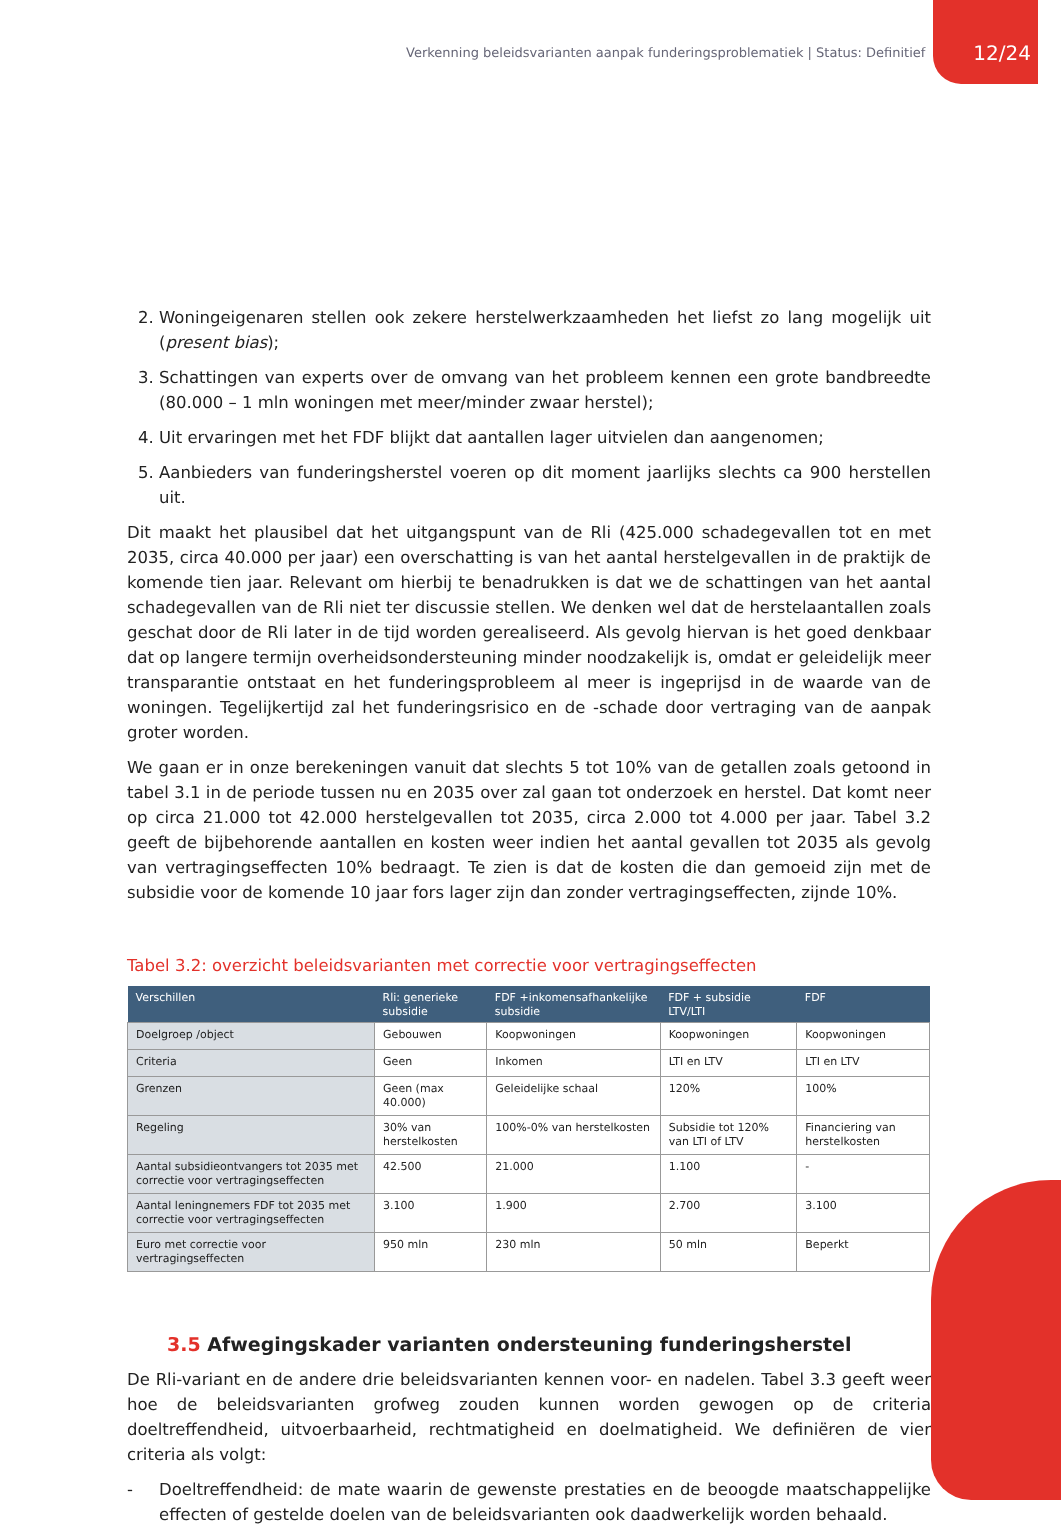Verkenning beleidsvarianten aanpak funderingsproblematiek | Status: Definitief 12/24
2. Woningeigenaren stellen ook zekere herstelwerkzaamheden het liefst zo lang mogelijk uit (present bias);
3. Schattingen van experts over de omvang van het probleem kennen een grote bandbreedte (80.000 – 1 mln woningen met meer/minder zwaar herstel);
4. Uit ervaringen met het FDF blijkt dat aantallen lager uitvielen dan aangenomen;
5. Aanbieders van funderingsherstel voeren op dit moment jaarlijks slechts ca 900 herstellen uit.
Dit maakt het plausibel dat het uitgangspunt van de Rli (425.000 schadegevallen tot en met 2035, circa 40.000 per jaar) een overschatting is van het aantal herstelgevallen in de praktijk de komende tien jaar. Relevant om hierbij te benadrukken is dat we de schattingen van het aantal schadegevallen van de Rli niet ter discussie stellen. We denken wel dat de herstelaantallen zoals geschat door de Rli later in de tijd worden gerealiseerd. Als gevolg hiervan is het goed denkbaar dat op langere termijn overheidsondersteuning minder noodzakelijk is, omdat er geleidelijk meer transparantie ontstaat en het funderingsprobleem al meer is ingeprijsd in de waarde van de woningen. Tegelijkertijd zal het funderingsrisico en de -schade door vertraging van de aanpak groter worden.
We gaan er in onze berekeningen vanuit dat slechts 5 tot 10% van de getallen zoals getoond in tabel 3.1 in de periode tussen nu en 2035 over zal gaan tot onderzoek en herstel. Dat komt neer op circa 21.000 tot 42.000 herstelgevallen tot 2035, circa 2.000 tot 4.000 per jaar. Tabel 3.2 geeft de bijbehorende aantallen en kosten weer indien het aantal gevallen tot 2035 als gevolg van vertragingseffecten 10% bedraagt. Te zien is dat de kosten die dan gemoeid zijn met de subsidie voor de komende 10 jaar fors lager zijn dan zonder vertragingseffecten, zijnde 10%.
Tabel 3.2: overzicht beleidsvarianten met correctie voor vertragingseffecten
| Verschillen | Rli: generieke subsidie | FDF +inkomensafhankelijke subsidie | FDF + subsidie LTV/LTI | FDF |
| --- | --- | --- | --- | --- |
| Doelgroep /object | Gebouwen | Koopwoningen | Koopwoningen | Koopwoningen |
| Criteria | Geen | Inkomen | LTI en LTV | LTI en LTV |
| Grenzen | Geen (max 40.000) | Geleidelijke schaal | 120% | 100% |
| Regeling | 30% van herstelkosten | 100%-0% van herstelkosten | Subsidie tot 120% van LTI of LTV | Financiering van herstelkosten |
| Aantal subsidieontvangers tot 2035 met correctie voor vertragingseffecten | 42.500 | 21.000 | 1.100 | - |
| Aantal leningnemers FDF tot 2035 met correctie voor vertragingseffecten | 3.100 | 1.900 | 2.700 | 3.100 |
| Euro met correctie voor vertragingseffecten | 950 mln | 230 mln | 50 mln | Beperkt |
3.5 Afwegingskader varianten ondersteuning funderingsherstel
De Rli-variant en de andere drie beleidsvarianten kennen voor- en nadelen. Tabel 3.3 geeft weer hoe de beleidsvarianten grofweg zouden kunnen worden gewogen op de criteria doeltreffendheid, uitvoerbaarheid, rechtmatigheid en doelmatigheid. We definiëren de vier criteria als volgt:
- Doeltreffendheid: de mate waarin de gewenste prestaties en de beoogde maatschappelijke effecten of gestelde doelen van de beleidsvarianten ook daadwerkelijk worden behaald.